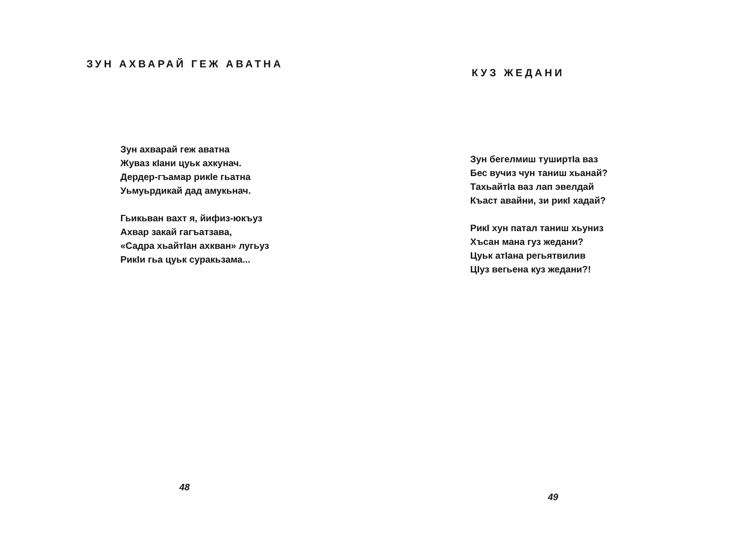ЗУН АХВАРАЙ ГЕЖ АВАТНА
Зун ахварай геж аватна
Жуваз кIани цуьк ахкунач.
Дердер-гъамар рикIе гьатна
Уьмуьрдикай дад амукьнач.
Гьикьван вахт я, йифиз-юкъуз
Ахвар закай гагъатзава,
«Садра хьайтIан ахкван» лугьуз
РикIи гьа цуьк суракьзама...
48
КУЗ ЖЕДАНИ
Зун бегелмиш туширтIа ваз
Бес вучиз чун таниш хьанай?
ТахьайтIа ваз лап эвелдай
Къаст авайни, зи рикI хадай?
РикI хун патал таниш хьуниз
Хъсан мана гуз жедани?
Цуьк атIана регьятвилив
ЦIуз вегьена куз жедани?!
49